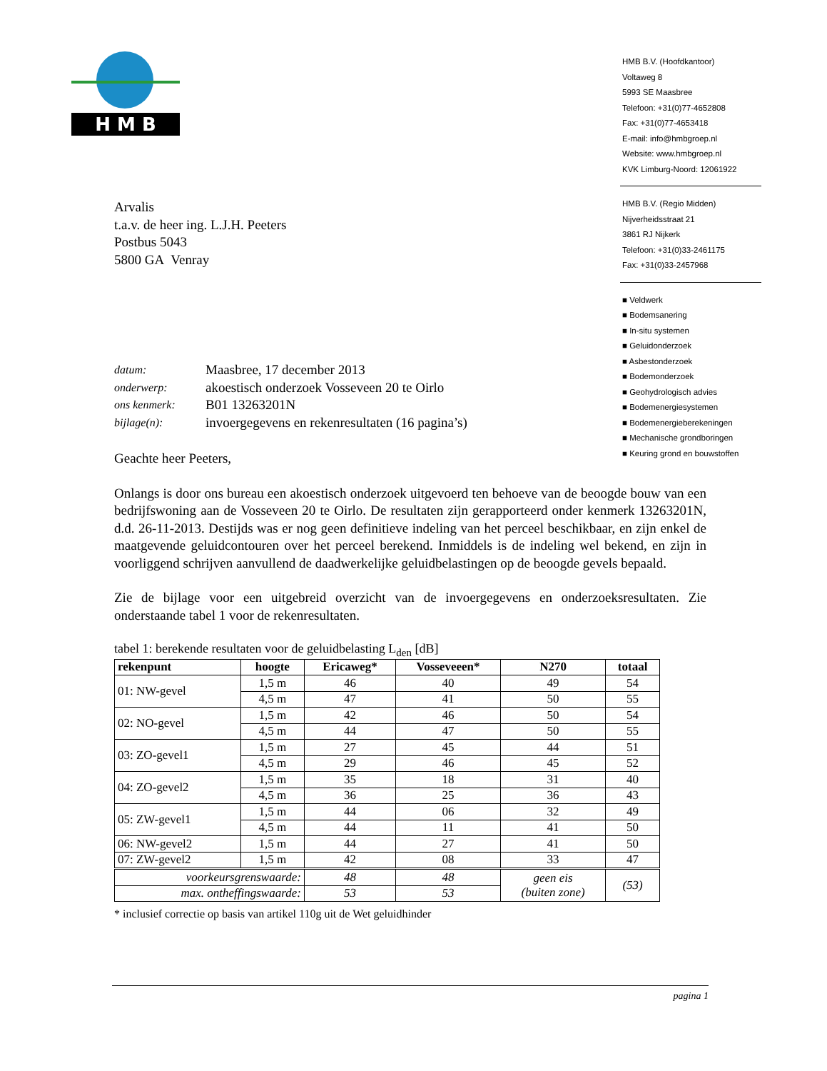H M B
HMB B.V. (Hoofdkantoor)
Voltaweg 8
5993 SE Maasbree
Telefoon: +31(0)77-4652808
Fax: +31(0)77-4653418
E-mail: info@hmbgroep.nl
Website: www.hmbgroep.nl
KVK Limburg-Noord: 12061922
HMB B.V. (Regio Midden)
Nijverheidsstraat 21
3861 RJ Nijkerk
Telefoon: +31(0)33-2461175
Fax: +31(0)33-2457968
■ Veldwerk
■ Bodemsanering
■ In-situ systemen
■ Geluidonderzoek
■ Asbestonderzoek
■ Bodemonderzoek
■ Geohydrologisch advies
■ Bodemenergiesystemen
■ Bodemenergieberekeningen
■ Mechanische grondboringen
■ Keuring grond en bouwstoffen
Arvalis
t.a.v. de heer ing. L.J.H. Peeters
Postbus 5043
5800 GA Venray
datum: Maasbree, 17 december 2013 onderwerp: akoestisch onderzoek Vosseveen 20 te Oirlo ons kenmerk: B01 13263201N bijlage(n): invoergegevens en rekenresultaten (16 pagina’s)
Geachte heer Peeters,
Onlangs is door ons bureau een akoestisch onderzoek uitgevoerd ten behoeve van de beoogde bouw van een bedrijfswoning aan de Vosseveen 20 te Oirlo. De resultaten zijn gerapporteerd onder kenmerk 13263201N, d.d. 26-11-2013. Destijds was er nog geen definitieve indeling van het perceel beschikbaar, en zijn enkel de maatgevende geluidcontouren over het perceel berekend. Inmiddels is de indeling wel bekend, en zijn in voorliggend schrijven aanvullend de daadwerkelijke geluidbelastingen op de beoogde gevels bepaald.
Zie de bijlage voor een uitgebreid overzicht van de invoergegevens en onderzoeksresultaten. Zie onderstaande tabel 1 voor de rekenresultaten.
tabel 1: berekende resultaten voor de geluidbelasting L<sub>den</sub> [dB]
| rekenpunt | hoogte | Ericaweg* | Vosseveeen* | N270 | totaal |
| --- | --- | --- | --- | --- | --- |
| 01: NW-gevel | 1,5 m | 46 | 40 | 49 | 54 |
| | 4,5 m | 47 | 41 | 50 | 55 |
| 02: NO-gevel | 1,5 m | 42 | 46 | 50 | 54 |
| | 4,5 m | 44 | 47 | 50 | 55 |
| 03: ZO-gevel1 | 1,5 m | 27 | 45 | 44 | 51 |
| | 4,5 m | 29 | 46 | 45 | 52 |
| 04: ZO-gevel2 | 1,5 m | 35 | 18 | 31 | 40 |
| | 4,5 m | 36 | 25 | 36 | 43 |
| 05: ZW-gevel1 | 1,5 m | 44 | 06 | 32 | 49 |
| | 4,5 m | 44 | 11 | 41 | 50 |
| 06: NW-gevel2 | 1,5 m | 44 | 27 | 41 | 50 |
| 07: ZW-gevel2 | 1,5 m | 42 | 08 | 33 | 47 |
| voorkeursgrenswaarde: | | 48 | 48 | geen eis (buiten zone) | (53) |
| max. ontheffingswaarde: | | 53 | 53 | | |
* inclusief correctie op basis van artikel 110g uit de Wet geluidhinder
pagina 1